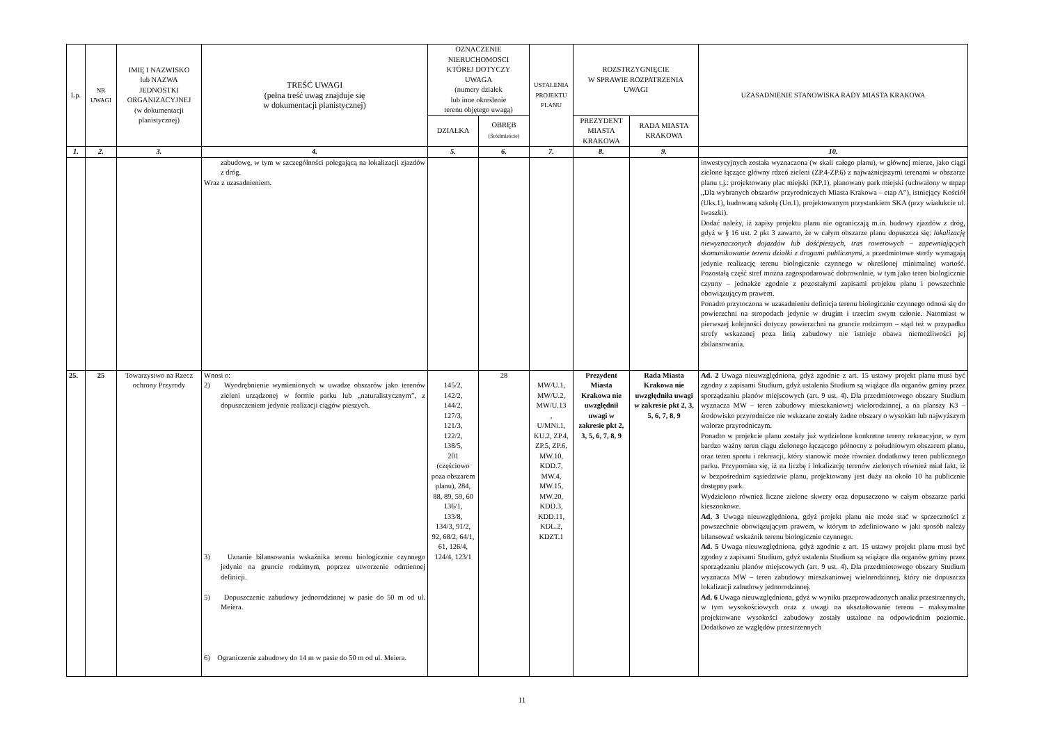| Lp. | NR UWAGI | IMIĘ I NAZWISKO lub NAZWA JEDNOSTKI ORGANIZACYJNEJ (w dokumentacji planistycznej) | TREŚĆ UWAGI (pełna treść uwag znajduje się w dokumentacji planistycznej) | OZNACZENIE NIERUCHOMOŚCI KTÓREJ DOTYCZY UWAGA (numery działek lub inne określenie terenu objętego uwagą) | | USTALENIA PROJEKTU PLANU | ROZSTRZYGNIĘCIE W SPRAWIE ROZPATRZENIA UWAGI | | UZASADNIENIE STANOWISKA RADY MIASTA KRAKOWA |
| --- | --- | --- | --- | --- | --- | --- | --- | --- | --- |
| | | | | DZIAŁKA | OBRĘB (Śródmieście) | | PREZYDENT MIASTA KRAKOWA | RADA MIASTA KRAKOWA | |
| 1. | 2. | 3. | 4. | 5. | 6. | 7. | 8. | 9. | 10. |
| | | | zabudowę, w tym w szczególności polegającą na lokalizacji zjazdów z dróg. Wraz z uzasadnieniem. | | | | | | inwestycyjnych została wyznaczona (w skali całego planu), w głównej mierze, jako ciągi zielone łączące główny rdzeń zieleni (ZP.4-ZP.6) z najważniejszymi terenami w obszarze planu t.j.: projektowany plac miejski (KP.1), planowany park miejski (uchwalony w mpzp „Dla wybranych obszarów przyrodniczych Miasta Krakowa – etap A”), istniejący Kościół (Uks.1), budowaną szkołą (Uo.1), projektowanym przystankiem SKA (przy wiadukcie ul. Iwaszki). Dodać należy, iż zapisy projektu planu nie ograniczają m.in. budowy zjazdów z dróg, gdyż w § 16 ust. 2 pkt 3 zawarto, że w całym obszarze planu dopuszcza się: lokalizację niewyznaczonych dojazdów lub dośćpieszych, tras rowerowych – zapewniających skomunikowanie terenu działki z drogami publicznymi , a przedmiotowe strefy wymagają jedynie realizację terenu biologicznie czynnego w określonej minimalnej wartość. Pozostałą część stref można zagospodarować dobrowolnie, w tym jako teren biologicznie czynny – jednakże zgodnie z pozostałymi zapisami projektu planu i powszechnie obowiązującym prawem. Ponadto przytoczona w uzasadnieniu definicja terenu biologicznie czynnego odnosi się do powierzchni na stropodach jedynie w drugim i trzecim swym członie. Natomiast w pierwszej kolejności dotyczy powierzchni na gruncie rodzimym – stąd też w przypadku strefy wskazanej poza linią zabudowy nie istnieje obawa niemożliwości jej zbilansowania. |
| 25. | 25 | Towarzystwo na Rzecz ochrony Przyrody | Wnosi o: 2) Wyodrębnienie wymienionych w uwadze obszarów jako terenów zieleni urządzonej w formie parku lub „naturalistycznym”, z dopuszczeniem jedynie realizacji ciągów pieszych. 3) Uznanie bilansowania wskaźnika terenu biologicznie czynnego jedynie na gruncie rodzimym, poprzez utworzenie odmiennej definicji. 5) Dopuszczenie zabudowy jednorodzinnej w pasie do 50 m od ul. Meiera. 6) Ograniczenie zabudowy do 14 m w pasie do 50 m od ul. Meiera. | 145/2, 142/2, 144/2, 127/3, 121/3, 122/2, 138/5, 201 (częściowo poza obszarem planu), 284, 88, 89, 59, 60 136/1, 133/8, 134/3, 91/2, 92, 68/2, 64/1, 61, 126/4, 124/4, 123/1 | 28 | MW/U.1, MW/U.2, MW/U.13 , U/MNi.1, KU.2, ZP.4, ZP.5, ZP.6, MW.10, KDD.7, MW.4, MW.15, MW.20, KDD.3, KDD.11, KDL.2, KDZT.1 | Prezydent Miasta Krakowa nie uwzględnił uwagi w zakresie pkt 2, 3, 5, 6, 7, 8, 9 | Rada Miasta Krakowa nie uwzględniła uwagi w zakresie pkt 2, 3, 5, 6, 7, 8, 9 | Ad. 2 Uwaga nieuwzględniona, gdyż zgodnie z art. 15 ustawy projekt planu musi być zgodny z zapisami Studium, gdyż ustalenia Studium są wiążące dla organów gminy przez sporządzaniu planów miejscowych (art. 9 ust. 4). Dla przedmiotowego obszary Studium wyznacza MW – teren zabudowy mieszkaniowej wielorodzinnej, a na planszy K3 – środowisko przyrodnicze nie wskazane zostały żadne obszary o wysokim lub najwyższym walorze przyrodniczym. Ponadto w projekcie planu zostały już wydzielone konkretne tereny rekreacyjne, w tym bardzo ważny teren ciągu zielonego łączącego północny z południowym obszarem planu, oraz teren sportu i rekreacji, który stanowić może również dodatkowy teren publicznego parku. Przypomina się, iż na liczbę i lokalizację terenów zielonych również miał fakt, iż w bezpośrednim sąsiedztwie planu, projektowany jest duży na około 10 ha publicznie dostępny park. Wydzielono również liczne zielone skwery oraz dopuszczono w całym obszarze parki kieszonkowe. Ad. 3 Uwaga nieuwzględniona, gdyż projekt planu nie może stać w sprzeczności z powszechnie obowiązującym prawem, w którym to zdefiniowano w jaki sposób należy bilansować wskaźnik terenu biologicznie czynnego. Ad. 5 Uwaga nieuwzględniona, gdyż zgodnie z art. 15 ustawy projekt planu musi być zgodny z zapisami Studium, gdyż ustalenia Studium są wiążące dla organów gminy przez sporządzaniu planów miejscowych (art. 9 ust. 4). Dla przedmiotowego obszary Studium wyznacza MW – teren zabudowy mieszkaniowej wielorodzinnej, który nie dopuszcza lokalizacji zabudowy jednorodzinnej. Ad. 6 Uwaga nieuwzględniona, gdyż w wyniku przeprowadzonych analiz przestrzennych, w tym wysokościowych oraz z uwagi na ukształtowanie terenu – maksymalne projektowane wysokości zabudowy zostały ustalone na odpowiednim poziomie. Dodatkowo ze względów przestrzennych |
11